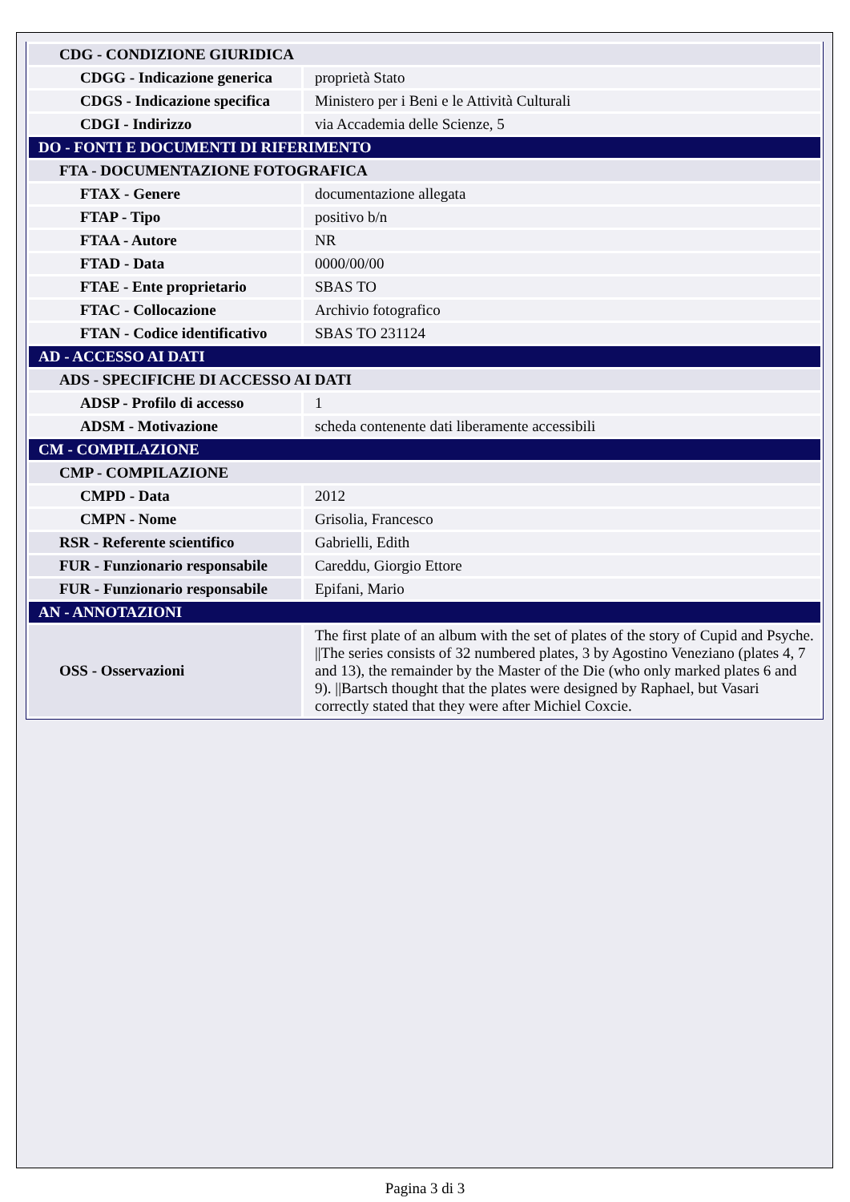| CDG - CONDIZIONE GIURIDICA | |
| CDGG - Indicazione generica | proprietà Stato |
| CDGS - Indicazione specifica | Ministero per i Beni e le Attività Culturali |
| CDGI - Indirizzo | via Accademia delle Scienze, 5 |
| DO - FONTI E DOCUMENTI DI RIFERIMENTO | |
| FTA - DOCUMENTAZIONE FOTOGRAFICA | |
| FTAX - Genere | documentazione allegata |
| FTAP - Tipo | positivo b/n |
| FTAA - Autore | NR |
| FTAD - Data | 0000/00/00 |
| FTAE - Ente proprietario | SBAS TO |
| FTAC - Collocazione | Archivio fotografico |
| FTAN - Codice identificativo | SBAS TO 231124 |
| AD - ACCESSO AI DATI | |
| ADS - SPECIFICHE DI ACCESSO AI DATI | |
| ADSP - Profilo di accesso | 1 |
| ADSM - Motivazione | scheda contenente dati liberamente accessibili |
| CM - COMPILAZIONE | |
| CMP - COMPILAZIONE | |
| CMPD - Data | 2012 |
| CMPN - Nome | Grisolia, Francesco |
| RSR - Referente scientifico | Gabrielli, Edith |
| FUR - Funzionario responsabile | Careddu, Giorgio Ettore |
| FUR - Funzionario responsabile | Epifani, Mario |
| AN - ANNOTAZIONI | |
| OSS - Osservazioni | The first plate of an album with the set of plates of the story of Cupid and Psyche. //The series consists of 32 numbered plates, 3 by Agostino Veneziano (plates 4, 7 and 13), the remainder by the Master of the Die (who only marked plates 6 and 9). //Bartsch thought that the plates were designed by Raphael, but Vasari correctly stated that they were after Michiel Coxcie. |
Pagina 3 di 3